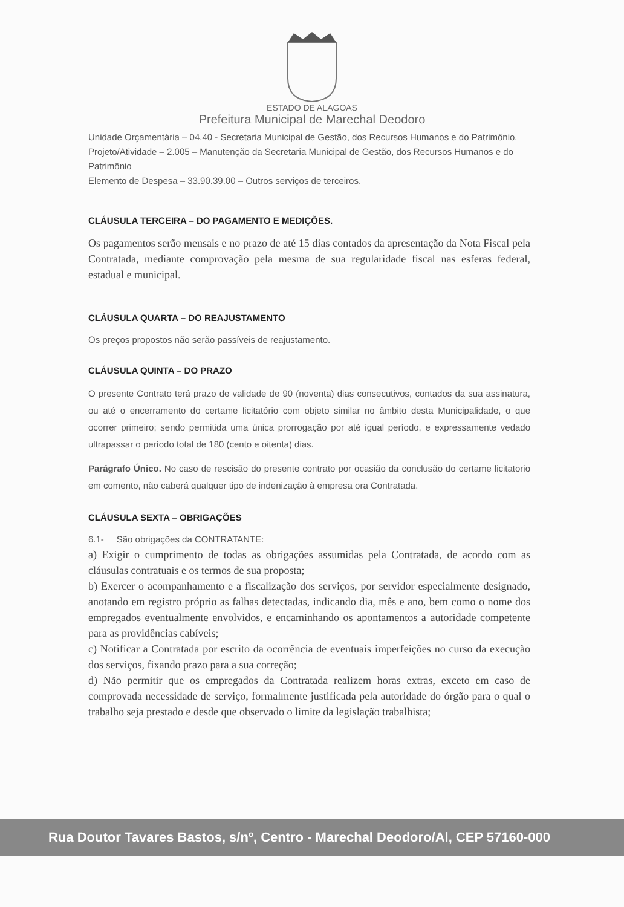ESTADO DE ALAGOAS
Prefeitura Municipal de Marechal Deodoro
Unidade Orçamentária – 04.40 - Secretaria Municipal de Gestão, dos Recursos Humanos e do Patrimônio.
Projeto/Atividade – 2.005 – Manutenção da Secretaria Municipal de Gestão, dos Recursos Humanos e do Patrimônio
Elemento de Despesa – 33.90.39.00 – Outros serviços de terceiros.
CLÁUSULA TERCEIRA – DO PAGAMENTO E MEDIÇÕES.
Os pagamentos serão mensais e no prazo de até 15 dias contados da apresentação da Nota Fiscal pela Contratada, mediante comprovação pela mesma de sua regularidade fiscal nas esferas federal, estadual e municipal.
CLÁUSULA QUARTA – DO REAJUSTAMENTO
Os preços propostos não serão passíveis de reajustamento.
CLÁUSULA QUINTA – DO PRAZO
O presente Contrato terá prazo de validade de 90 (noventa) dias consecutivos, contados da sua assinatura, ou até o encerramento do certame licitatório com objeto similar no âmbito desta Municipalidade, o que ocorrer primeiro; sendo permitida uma única prorrogação por até igual período, e expressamente vedado ultrapassar o período total de 180 (cento e oitenta) dias.
Parágrafo Único. No caso de rescisão do presente contrato por ocasião da conclusão do certame licitatorio em comento, não caberá qualquer tipo de indenização à empresa ora Contratada.
CLÁUSULA SEXTA – OBRIGAÇÕES
6.1- São obrigações da CONTRATANTE:
a) Exigir o cumprimento de todas as obrigações assumidas pela Contratada, de acordo com as cláusulas contratuais e os termos de sua proposta;
b) Exercer o acompanhamento e a fiscalização dos serviços, por servidor especialmente designado, anotando em registro próprio as falhas detectadas, indicando dia, mês e ano, bem como o nome dos empregados eventualmente envolvidos, e encaminhando os apontamentos a autoridade competente para as providências cabíveis;
c) Notificar a Contratada por escrito da ocorrência de eventuais imperfeições no curso da execução dos serviços, fixando prazo para a sua correção;
d) Não permitir que os empregados da Contratada realizem horas extras, exceto em caso de comprovada necessidade de serviço, formalmente justificada pela autoridade do órgão para o qual o trabalho seja prestado e desde que observado o limite da legislação trabalhista;
Rua Doutor Tavares Bastos, s/nº, Centro - Marechal Deodoro/Al, CEP 57160-000